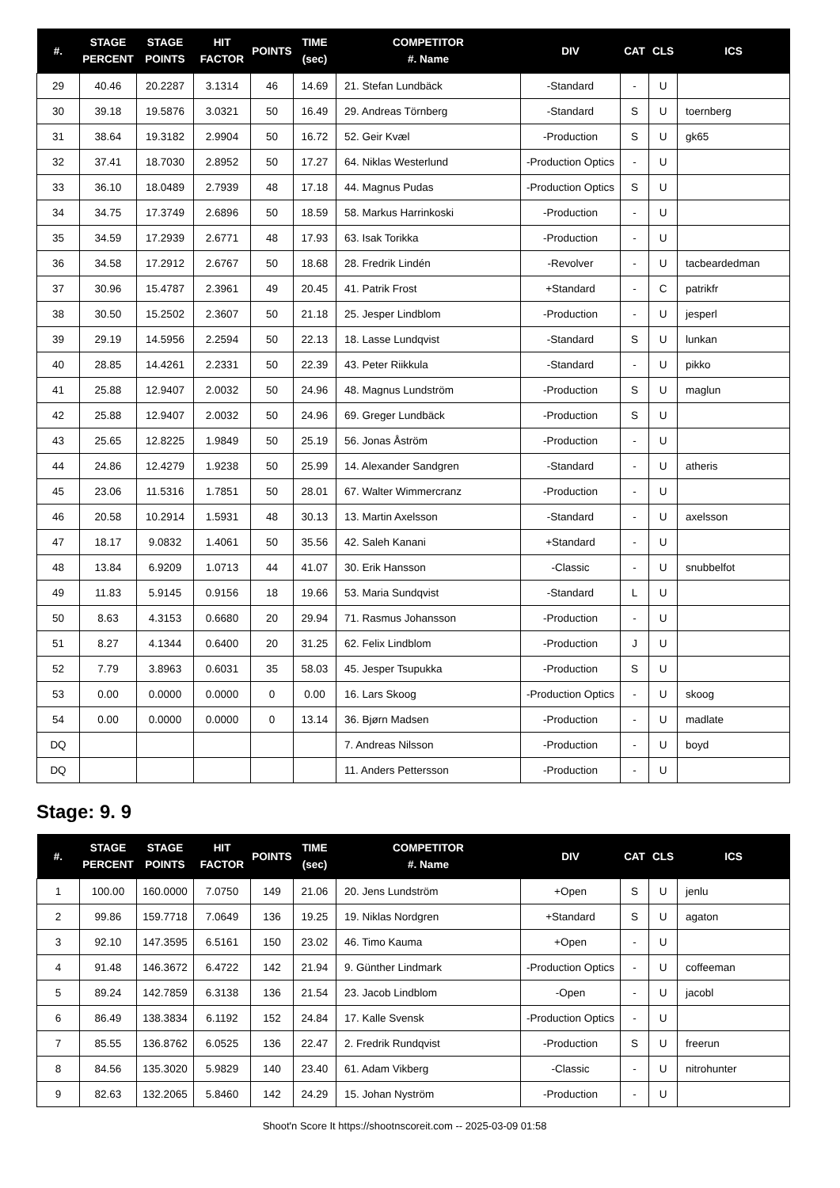| #. | STAGE PERCENT | STAGE POINTS | HIT FACTOR | POINTS | TIME (sec) | COMPETITOR #. Name | DIV | CAT | CLS | ICS |
| --- | --- | --- | --- | --- | --- | --- | --- | --- | --- | --- |
| 29 | 40.46 | 20.2287 | 3.1314 | 46 | 14.69 | 21. Stefan Lundbäck | -Standard | - | U | |
| 30 | 39.18 | 19.5876 | 3.0321 | 50 | 16.49 | 29. Andreas Törnberg | -Standard | S | U | toernberg |
| 31 | 38.64 | 19.3182 | 2.9904 | 50 | 16.72 | 52. Geir Kvæl | -Production | S | U | gk65 |
| 32 | 37.41 | 18.7030 | 2.8952 | 50 | 17.27 | 64. Niklas Westerlund | -Production Optics | - | U | |
| 33 | 36.10 | 18.0489 | 2.7939 | 48 | 17.18 | 44. Magnus Pudas | -Production Optics | S | U | |
| 34 | 34.75 | 17.3749 | 2.6896 | 50 | 18.59 | 58. Markus Harrinkoski | -Production | - | U | |
| 35 | 34.59 | 17.2939 | 2.6771 | 48 | 17.93 | 63. Isak Torikka | -Production | - | U | |
| 36 | 34.58 | 17.2912 | 2.6767 | 50 | 18.68 | 28. Fredrik Lindén | -Revolver | - | U | tacbeardedman |
| 37 | 30.96 | 15.4787 | 2.3961 | 49 | 20.45 | 41. Patrik Frost | +Standard | - | C | patrikfr |
| 38 | 30.50 | 15.2502 | 2.3607 | 50 | 21.18 | 25. Jesper Lindblom | -Production | - | U | jesperl |
| 39 | 29.19 | 14.5956 | 2.2594 | 50 | 22.13 | 18. Lasse Lundqvist | -Standard | S | U | lunkan |
| 40 | 28.85 | 14.4261 | 2.2331 | 50 | 22.39 | 43. Peter Riikkula | -Standard | - | U | pikko |
| 41 | 25.88 | 12.9407 | 2.0032 | 50 | 24.96 | 48. Magnus Lundström | -Production | S | U | maglun |
| 42 | 25.88 | 12.9407 | 2.0032 | 50 | 24.96 | 69. Greger Lundbäck | -Production | S | U | |
| 43 | 25.65 | 12.8225 | 1.9849 | 50 | 25.19 | 56. Jonas Åström | -Production | - | U | |
| 44 | 24.86 | 12.4279 | 1.9238 | 50 | 25.99 | 14. Alexander Sandgren | -Standard | - | U | atheris |
| 45 | 23.06 | 11.5316 | 1.7851 | 50 | 28.01 | 67. Walter Wimmercranz | -Production | - | U | |
| 46 | 20.58 | 10.2914 | 1.5931 | 48 | 30.13 | 13. Martin Axelsson | -Standard | - | U | axelsson |
| 47 | 18.17 | 9.0832 | 1.4061 | 50 | 35.56 | 42. Saleh Kanani | +Standard | - | U | |
| 48 | 13.84 | 6.9209 | 1.0713 | 44 | 41.07 | 30. Erik Hansson | -Classic | - | U | snubbelfot |
| 49 | 11.83 | 5.9145 | 0.9156 | 18 | 19.66 | 53. Maria Sundqvist | -Standard | L | U | |
| 50 | 8.63 | 4.3153 | 0.6680 | 20 | 29.94 | 71. Rasmus Johansson | -Production | - | U | |
| 51 | 8.27 | 4.1344 | 0.6400 | 20 | 31.25 | 62. Felix Lindblom | -Production | J | U | |
| 52 | 7.79 | 3.8963 | 0.6031 | 35 | 58.03 | 45. Jesper Tsupukka | -Production | S | U | |
| 53 | 0.00 | 0.0000 | 0.0000 | 0 | 0.00 | 16. Lars Skoog | -Production Optics | - | U | skoog |
| 54 | 0.00 | 0.0000 | 0.0000 | 0 | 13.14 | 36. Bjørn Madsen | -Production | - | U | madlate |
| DQ | | | | | | 7. Andreas Nilsson | -Production | - | U | boyd |
| DQ | | | | | | 11. Anders Pettersson | -Production | - | U | |
Stage: 9. 9
| #. | STAGE PERCENT | STAGE POINTS | HIT FACTOR | POINTS | TIME (sec) | COMPETITOR #. Name | DIV | CAT | CLS | ICS |
| --- | --- | --- | --- | --- | --- | --- | --- | --- | --- | --- |
| 1 | 100.00 | 160.0000 | 7.0750 | 149 | 21.06 | 20. Jens Lundström | +Open | S | U | jenlu |
| 2 | 99.86 | 159.7718 | 7.0649 | 136 | 19.25 | 19. Niklas Nordgren | +Standard | S | U | agaton |
| 3 | 92.10 | 147.3595 | 6.5161 | 150 | 23.02 | 46. Timo Kauma | +Open | - | U | |
| 4 | 91.48 | 146.3672 | 6.4722 | 142 | 21.94 | 9. Günther Lindmark | -Production Optics | - | U | coffeeman |
| 5 | 89.24 | 142.7859 | 6.3138 | 136 | 21.54 | 23. Jacob Lindblom | -Open | - | U | jacobl |
| 6 | 86.49 | 138.3834 | 6.1192 | 152 | 24.84 | 17. Kalle Svensk | -Production Optics | - | U | |
| 7 | 85.55 | 136.8762 | 6.0525 | 136 | 22.47 | 2. Fredrik Rundqvist | -Production | S | U | freerun |
| 8 | 84.56 | 135.3020 | 5.9829 | 140 | 23.40 | 61. Adam Vikberg | -Classic | - | U | nitrohunter |
| 9 | 82.63 | 132.2065 | 5.8460 | 142 | 24.29 | 15. Johan Nyström | -Production | - | U | |
Shoot'n Score It https://shootnscoreit.com -- 2025-03-09 01:58